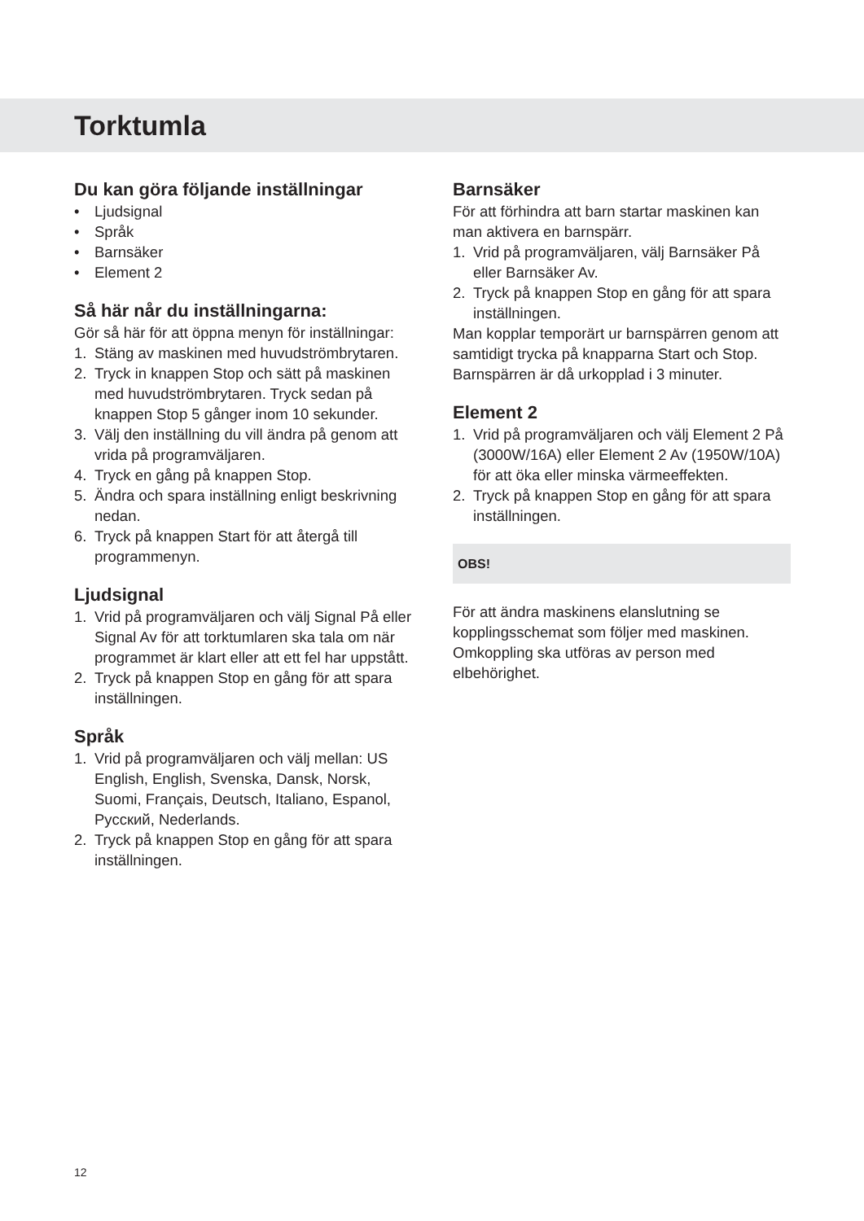Torktumla
Du kan göra följande inställningar
• Ljudsignal
• Språk
• Barnsäker
• Element 2
Så här når du inställningarna:
Gör så här för att öppna menyn för inställningar:
1. Stäng av maskinen med huvudströmbrytaren.
2. Tryck in knappen Stop och sätt på maskinen med huvudströmbrytaren. Tryck sedan på knappen Stop 5 gånger inom 10 sekunder.
3. Välj den inställning du vill ändra på genom att vrida på programväljaren.
4. Tryck en gång på knappen Stop.
5. Ändra och spara inställning enligt beskrivning nedan.
6. Tryck på knappen Start för att återgå till programmenyn.
Ljudsignal
1. Vrid på programväljaren och välj Signal På eller Signal Av för att torktumlaren ska tala om när programmet är klart eller att ett fel har uppstått.
2. Tryck på knappen Stop en gång för att spara inställningen.
Språk
1. Vrid på programväljaren och välj mellan: US English, English, Svenska, Dansk, Norsk, Suomi, Français, Deutsch, Italiano, Espanol, Русский, Nederlands.
2. Tryck på knappen Stop en gång för att spara inställningen.
Barnsäker
För att förhindra att barn startar maskinen kan man aktivera en barnspärr.
1. Vrid på programväljaren, välj Barnsäker På eller Barnsäker Av.
2. Tryck på knappen Stop en gång för att spara inställningen.
Man kopplar temporärt ur barnspärren genom att samtidigt trycka på knapparna Start och Stop. Barnspärren är då urkopplad i 3 minuter.
Element 2
1. Vrid på programväljaren och välj Element 2 På (3000W/16A) eller Element 2 Av (1950W/10A) för att öka eller minska värmeeffekten.
2. Tryck på knappen Stop en gång för att spara inställningen.
OBS!
För att ändra maskinens elanslutning se kopplingsschemat som följer med maskinen. Omkoppling ska utföras av person med elbehörighet.
12